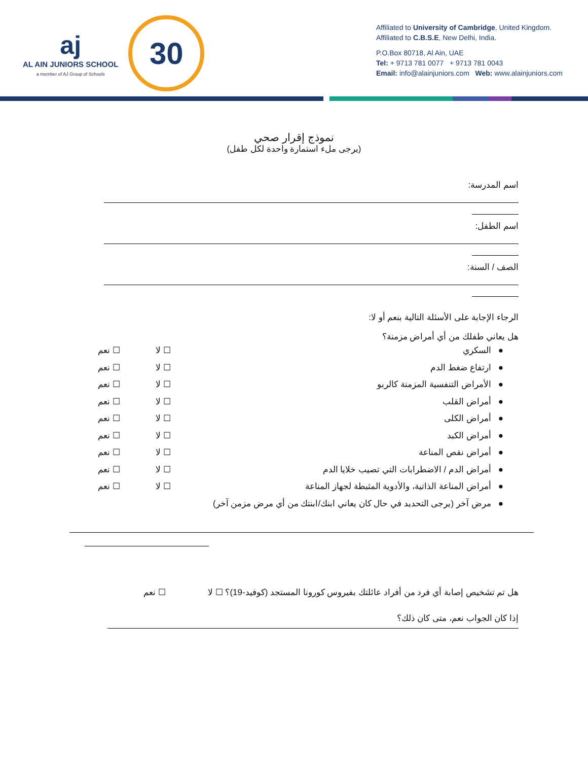aj
AL AIN JUNIORS SCHOOL
a member of AJ Group of Schools
30
Affiliated to University of Cambridge, United Kingdom.
Affiliated to C.B.S.E, New Delhi, India.
P.O.Box 80718, Al Ain, UAE
Tel: + 9713 781 0077 + 9713 781 0043
Email: info@alainjuniors.com Web: www.alainjuniors.com
نموذج إقرار صحي
(يرجى ملء استمارة واحدة لكل طفل)
اسم المدرسة:
اسم الطفل:
الصف / السنة:
الرجاء الإجابة على الأسئلة التالية بنعم أو لا:
هل يعاني طفلك من أي أمراض مزمنة؟
● السكري ☐ لا ☐ نعم
● ارتفاع ضغط الدم ☐ لا ☐ نعم
● الأمراض التنفسية المزمنة كالربو ☐ لا ☐ نعم
● أمراض القلب ☐ لا ☐ نعم
● أمراض الكلى ☐ لا ☐ نعم
● أمراض الكبد ☐ لا ☐ نعم
● أمراض نقص المناعة ☐ لا ☐ نعم
● أمراض الدم / الاضطرابات التي تصيب خلايا الدم ☐ لا ☐ نعم
● أمراض المناعة الذاتية، والأدوية المثبطة لجهاز المناعة ☐ لا ☐ نعم
● مرض آخر (يرجى التحديد في حال كان يعاني ابنك/ابنتك من أي مرض مزمن آخر)
هل تم تشخيص إصابة أي فرد من أفراد عائلتك بفيروس كورونا المستجد (كوفيد-19)؟ ☐ لا ☐ نعم
إذا كان الجواب نعم، متى كان ذلك؟